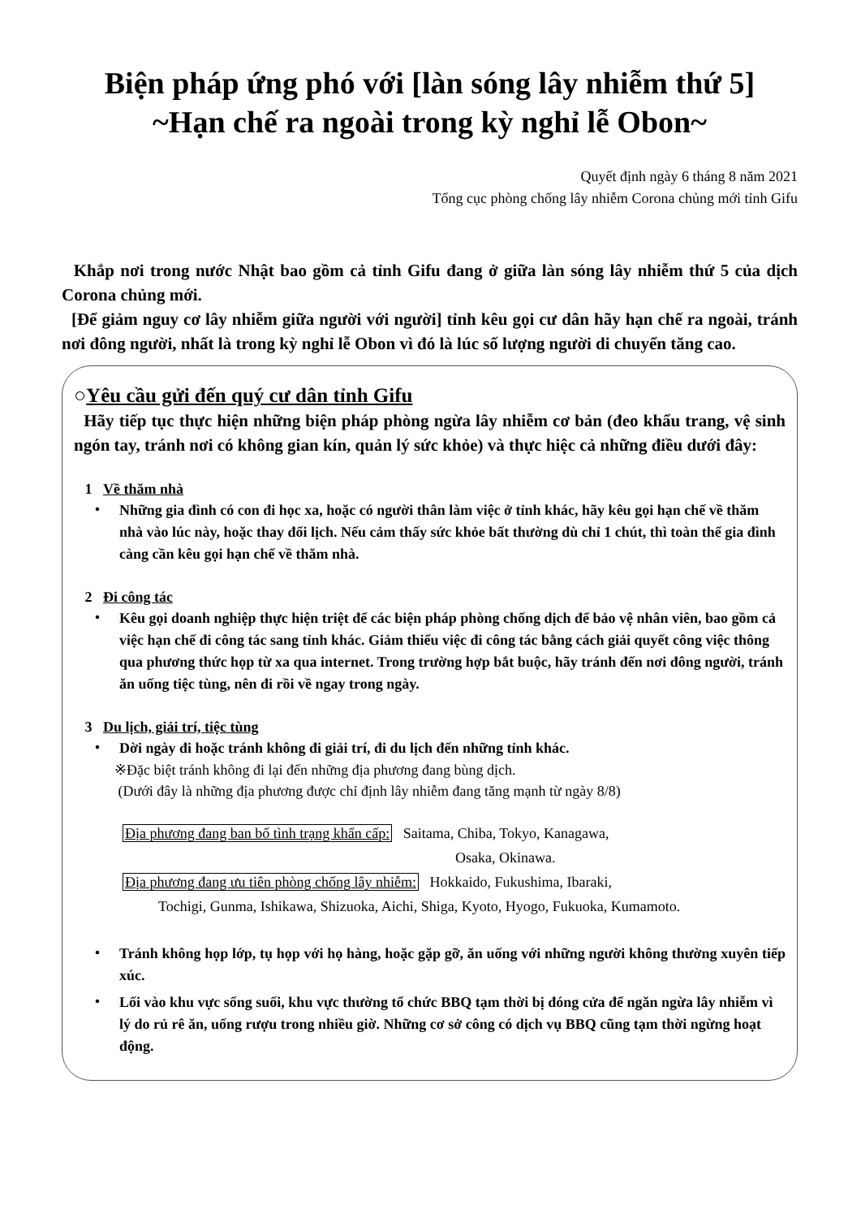Biện pháp ứng phó với [làn sóng lây nhiễm thứ 5]
~Hạn chế ra ngoài trong kỳ nghỉ lễ Obon~
Quyết định ngày 6 tháng 8 năm 2021
Tổng cục phòng chống lây nhiễm Corona chủng mới tỉnh Gifu
Khắp nơi trong nước Nhật bao gồm cả tỉnh Gifu đang ở giữa làn sóng lây nhiễm thứ 5 của dịch Corona chủng mới.
[Để giảm nguy cơ lây nhiễm giữa người với người] tỉnh kêu gọi cư dân hãy hạn chế ra ngoài, tránh nơi đông người, nhất là trong kỳ nghỉ lễ Obon vì đó là lúc số lượng người di chuyển tăng cao.
○Yêu cầu gửi đến quý cư dân tỉnh Gifu
Hãy tiếp tục thực hiện những biện pháp phòng ngừa lây nhiễm cơ bản (đeo khẩu trang, vệ sinh ngón tay, tránh nơi có không gian kín, quản lý sức khỏe) và thực hiệc cả những điều dưới đây:
1 Về thăm nhà
・ Những gia đình có con đi học xa, hoặc có người thân làm việc ở tỉnh khác, hãy kêu gọi hạn chế về thăm nhà vào lúc này, hoặc thay đổi lịch. Nếu cảm thấy sức khỏe bất thường dù chỉ 1 chút, thì toàn thể gia đình càng cần kêu gọi hạn chế về thăm nhà.
2 Đi công tác
・ Kêu gọi doanh nghiệp thực hiện triệt để các biện pháp phòng chống dịch để bảo vệ nhân viên, bao gồm cả việc hạn chế đi công tác sang tỉnh khác. Giảm thiểu việc đi công tác bằng cách giải quyết công việc thông qua phương thức họp từ xa qua internet. Trong trường hợp bắt buộc, hãy tránh đến nơi đông người, tránh ăn uống tiệc tùng, nên đi rồi về ngay trong ngày.
3 Du lịch, giải trí, tiệc tùng
・ Dời ngày đi hoặc tránh không đi giải trí, đi du lịch đến những tỉnh khác.
※Đặc biệt tránh không đi lại đến những địa phương đang bùng dịch.
(Dưới đây là những địa phương được chỉ định lây nhiễm đang tăng mạnh từ ngày 8/8)
Địa phương đang ban bố tình trạng khẩn cấp: Saitama, Chiba, Tokyo, Kanagawa,
Osaka, Okinawa.
Địa phương đang ưu tiên phòng chống lây nhiễm: Hokkaido, Fukushima, Ibaraki,
Tochigi, Gunma, Ishikawa, Shizuoka, Aichi, Shiga, Kyoto, Hyogo, Fukuoka, Kumamoto.
・ Tránh không họp lớp, tụ họp với họ hàng, hoặc gặp gỡ, ăn uống với những người không thường xuyên tiếp xúc.
・ Lối vào khu vực sống suối, khu vực thường tổ chức BBQ tạm thời bị đóng cửa để ngăn ngừa lây nhiễm vì lý do rủ rê ăn, uống rượu trong nhiều giờ. Những cơ sở công có dịch vụ BBQ cũng tạm thời ngừng hoạt động.